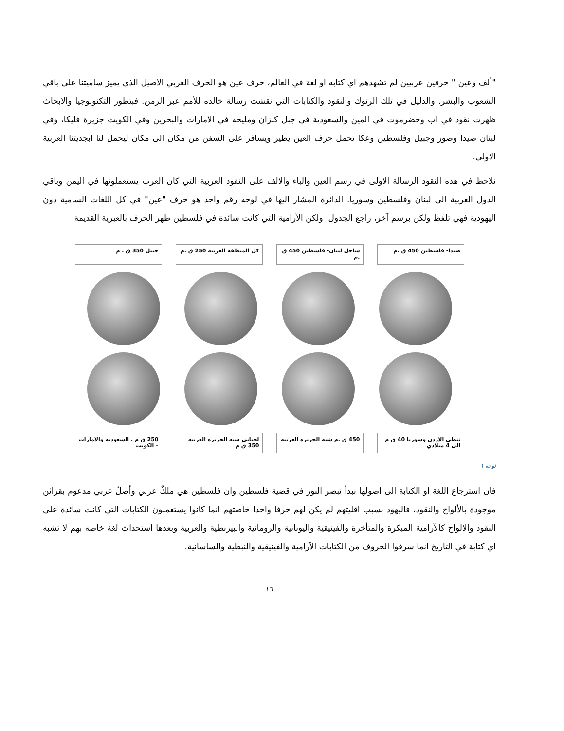"ألف وعين " حرفين عربيين لم تشهدهم اي كتابه او لغة في العالم، حرف عين هو الحرف العربي الاصيل الذي يميز ساميتنا على باقي الشعوب والبشر. والدليل في تلك الرنوك والنقود والكتابات التي نقشت رسالة خالده للأمم عبر الزمن. فبتطور التكنولوجيا والابحاث ظهرت نقود في آب وحضرموت في المين والسعودية في جبل كنزان ومليحه في الامارات والبحرين وفي الكويت جزيرة فليكا، وفي لبنان صيدا وصور وجبيل وفلسطين وعكا تحمل حرف العين يطير ويسافر على السفن من مكان الى مكان ليحمل لنا ابجديتنا العربية الاولى.
نلاحظ في هده النقود الرسالة الاولى في رسم العين والباء والالف على النقود العربية التي كان العرب يستعملونها في اليمن وباقي الدول العربية الى لبنان وفلسطين وسوريا. الدائرة المشار اليها في لوحه رقم واحد هو حرف "عين" في كل اللغات السامية دون اليهودية فهي تلفظ ولكن برسم آخر، راجع الجدول. ولكن الآرامية التي كانت سائدة في فلسطين ظهر الحرف بالعبرية القديمة
صيدا- فلسطين 450 ق .م ساحل لبنان- فلسطين 450 ق .م
كل المنطقه العربيه 250 ق .م
جبيل 350 ق . م
نبطي الاردن وسوريا 40 ق م الى 4 ميلادي
450 ق .م شبه الجزيره العربيه
لحياني شبه الجزيره العربيه 350 ق م
250 ق م . السعوديه والامارات – الكويت
لوحه ١
فان استرجاع اللغة او الكتابة الى اصولها نبدأ نبصر النور في قضية فلسطين وان فلسطين هي ملكٌ عربي وأصلٌ عربي مدعوم بقرائن موجودة بالألواح والنقود، فاليهود بسبب اقليتهم لم يكن لهم حرفا واحدا خاصتهم انما كانوا يستعملون الكتابات التي كانت سائدة على النقود والالواح كالآرامية المبكرة والمتأخرة والفينيقية واليونانية والرومانية والبيزنطية والعربية وبعدها استحداث لغة خاصه بهم لا تشبه اي كتابة في التاريخ انما سرقوا الحروف من الكتابات الآرامية والفينيقية والنبطية والساسانية.
١٦